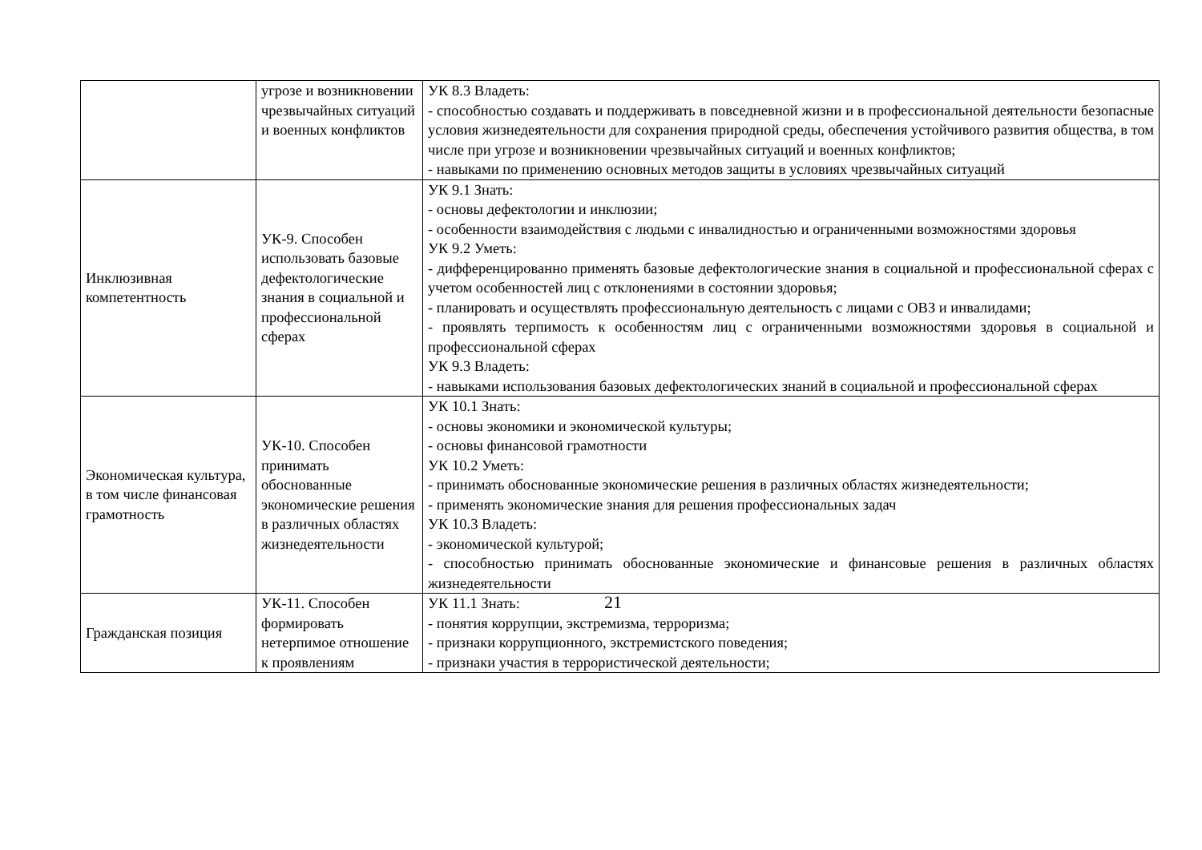| | угрозе и возникновении чрезвычайных ситуаций и военных конфликтов | УК 8.3 Владеть: - способностью создавать и поддерживать в повседневной жизни и в профессиональной деятельности безопасные условия жизнедеятельности для сохранения природной среды, обеспечения устойчивого развития общества, в том числе при угрозе и возникновении чрезвычайных ситуаций и военных конфликтов; - навыками по применению основных методов защиты в условиях чрезвычайных ситуаций |
| Инклюзивная компетентность | УК-9. Способен использовать базовые дефектологические знания в социальной и профессиональной сферах | УК 9.1 Знать: - основы дефектологии и инклюзии; - особенности взаимодействия с людьми с инвалидностью и ограниченными возможностями здоровья УК 9.2 Уметь: - дифференцированно применять базовые дефектологические знания в социальной и профессиональной сферах с учетом особенностей лиц с отклонениями в состоянии здоровья; - планировать и осуществлять профессиональную деятельность с лицами с ОВЗ и инвалидами; - проявлять терпимость к особенностям лиц с ограниченными возможностями здоровья в социальной и профессиональной сферах УК 9.3 Владеть: - навыками использования базовых дефектологических знаний в социальной и профессиональной сферах |
| Экономическая культура, в том числе финансовая грамотность | УК-10. Способен принимать обоснованные экономические решения в различных областях жизнедеятельности | УК 10.1 Знать: - основы экономики и экономической культуры; - основы финансовой грамотности УК 10.2 Уметь: - принимать обоснованные экономические решения в различных областях жизнедеятельности; - применять экономические знания для решения профессиональных задач УК 10.3 Владеть: - экономической культурой; - способностью принимать обоснованные экономические и финансовые решения в различных областях жизнедеятельности |
| Гражданская позиция | УК-11. Способен формировать нетерпимое отношение к проявлениям | УК 11.1 Знать: - понятия коррупции, экстремизма, терроризма; - признаки коррупционного, экстремистского поведения; - признаки участия в террористической деятельности; |
21